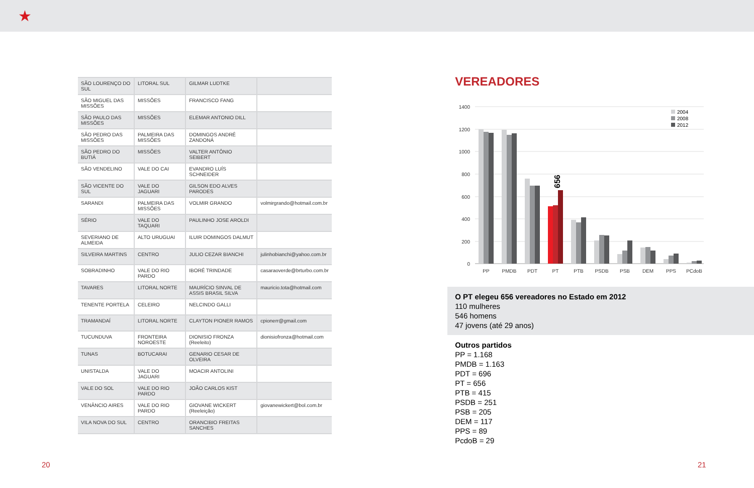★
| SÃO LOURENÇO DO SUL | LITORAL SUL | GILMAR LUDTKE | |
| SÃO MIGUEL DAS MISSÕES | MISSÕES | FRANCISCO FANG | |
| SÃO PAULO DAS MISSÕES | MISSÕES | ELEMAR ANTONIO DILL | |
| SÃO PEDRO DAS MISSÕES | PALMEIRA DAS MISSÕES | DOMINGOS ANDRÉ ZANDONÁ | |
| SÃO PEDRO DO BUTIÁ | MISSÕES | VALTER ANTÔNIO SEIBERT | |
| SÃO VENDELINO | VALE DO CAI | EVANDRO LUÍS SCHNEIDER | |
| SÃO VICENTE DO SUL | VALE DO JAGUARI | GILSON EDO ALVES PARODES | |
| SARANDI | PALMEIRA DAS MISSÕES | VOLMIR GRANDO | volmirgrando@hotmail.com.br |
| SÉRIO | VALE DO TAQUARI | PAULINHO JOSE AROLDI | |
| SEVERIANO DE ALMEIDA | ALTO URUGUAI | ILUIR DOMINGOS DALMUT | |
| SILVEIRA MARTINS | CENTRO | JULIO CEZAR BIANCHI | julinhobianchi@yahoo.com.br |
| SOBRADINHO | VALE DO RIO PARDO | IBORÉ TRINDADE | casaraoverde@brturbo.com.br |
| TAVARES | LITORAL NORTE | MAURÍCIO SINVAL DE ASSIS BRASIL SILVA | mauricio.tota@hotmail.com |
| TENENTE PORTELA | CELEIRO | NELCINDO GALLI | |
| TRAMANDAÍ | LITORAL NORTE | CLAYTON PIONER RAMOS | cpionerr@gmail.com |
| TUCUNDUVA | FRONTEIRA NOROESTE | DIONISIO FRONZA (Reeleito) | dionisiofronza@hotmail.com |
| TUNAS | BOTUCARAI | GENARIO CESAR DE OLVEIRA | |
| UNISTALDA | VALE DO JAGUARI | MOACIR ANTOLINI | |
| VALE DO SOL | VALE DO RIO PARDO | JOÃO CARLOS KIST | |
| VENÂNCIO AIRES | VALE DO RIO PARDO | GIOVANE WICKERT (Reeleição) | giovanewickert@bol.com.br |
| VILA NOVA DO SUL | CENTRO | ORANCIBIO FREITAS SANCHES | |
VEREADORES
1400
1200
1000
800
600
400
200
0
PP
PMDB
PDT
PT
PTB
PSDB
PSB
DEM
PPS
PCdoB
656
2004
2008
2012
O PT elegeu 656 vereadores no Estado em 2012
110 mulheres
546 homens
47 jovens (até 29 anos)
Outros partidos
PP = 1.168
PMDB = 1.163
PDT = 696
PT = 656
PTB = 415
PSDB = 251
PSB = 205
DEM = 117
PPS = 89
PcdoB = 29
20 21